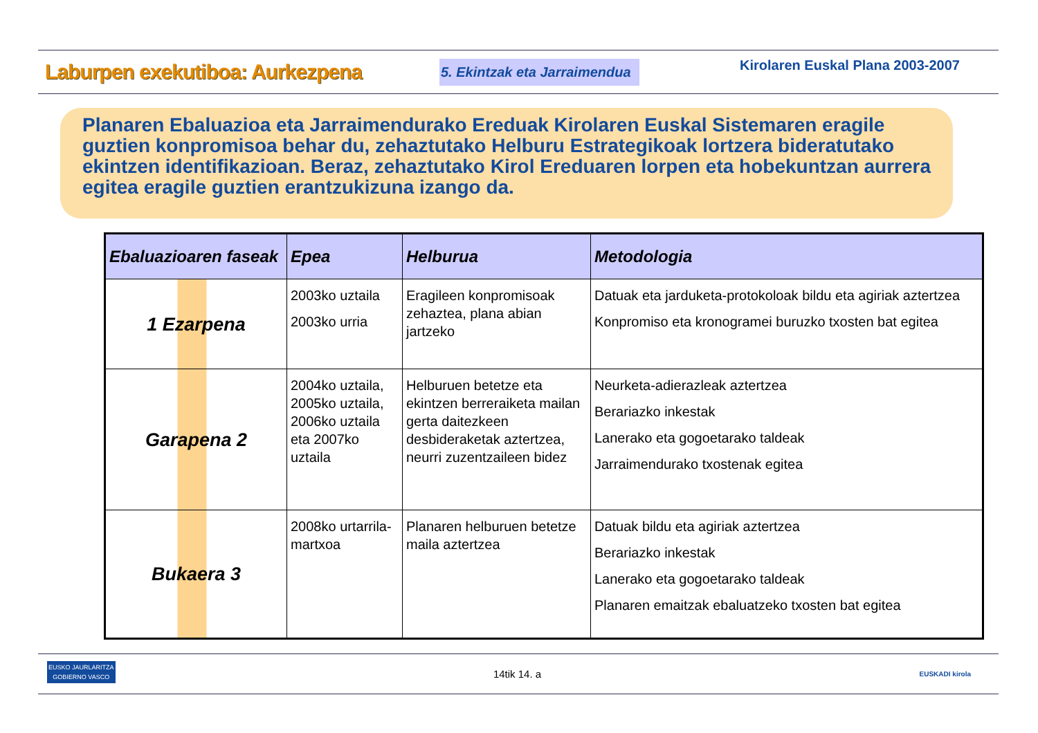Laburpen exekutiboa: Aurkezpena
5. Ekintzak eta Jarraimendua
Kirolaren Euskal Plana 2003-2007
Planaren Ebaluazioa eta Jarraimendurako Ereduak Kirolaren Euskal Sistemaren eragile guztien konpromisoa behar du, zehaztutako Helburu Estrategikoak lortzera bideratutako ekintzen identifikazioan. Beraz, zehaztutako Kirol Ereduaren lorpen eta hobekuntzan aurrera egitea eragile guztien erantzukizuna izango da.
| Ebaluazioaren faseak | Epea | Helburua | Metodologia |
| --- | --- | --- | --- |
| 1 Ezarpena | 2003ko uztaila 2003ko urria | Eragileen konpromisoak zehaztea, plana abian jartzeko | Datuak eta jarduketa-protokoloak bildu eta agiriak aztertzea Konpromiso eta kronogramei buruzko txosten bat egitea |
| Garapena 2 | 2004ko uztaila, 2005ko uztaila, 2006ko uztaila eta 2007ko uztaila | Helburuen betetze eta ekintzen berreraiketa mailan gerta daitezkeen desbideraketak aztertzea, neurri zuzentzaileen bidez | Neurketa-adierazleak aztertzea Berariazko inkestak Lanerako eta gogoetarako taldeak Jarraimendurako txostenak egitea |
| Bukaera 3 | 2008ko urtarrila-martxoa | Planaren helburuen betetze maila aztertzea | Datuak bildu eta agiriak aztertzea Berariazko inkestak Lanerako eta gogoetarako taldeak Planaren emaitzak ebaluatzeko txosten bat egitea |
EUSKO JAURLARITZA
GOBIERNO VASCO 14tik 14. a EUSKADI kirola